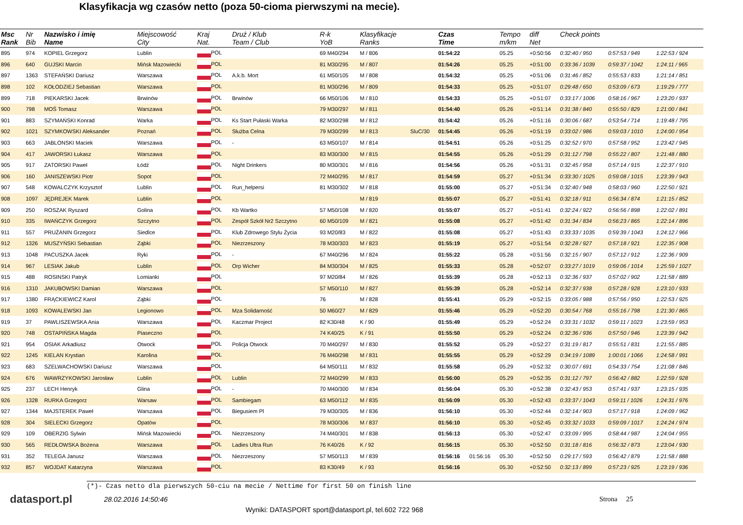Klasyfikacja wg czasów netto (poza 50-cioma pierwszymi na mecie).
| Msc Rank | Nr Bib | Nazwisko i imię Name | Miejscowość City | Kraj Nat. | Druż / Klub Team / Club | R-k YoB | Klasyfikacje Ranks | | Czas Time | | Tempo m/km | diff Net | Check points | | |
| --- | --- | --- | --- | --- | --- | --- | --- | --- | --- | --- | --- | --- | --- | --- | --- |
| 895 | 974 | KOPIEL Grzegorz | Lublin | POL | | 69 M40/294 | M / 806 | | 01:54:22 | | 05.25 | +0:50:56 | 0:32:40 / 950 | 0:57:53 / 949 | 1:22:53 / 924 |
| 896 | 640 | GUJSKI Marcin | Mińsk Mazowiecki | POL | | 81 M30/295 | M / 807 | | 01:54:26 | | 05.25 | +0:51:00 | 0:33:36 / 1039 | 0:59:37 / 1042 | 1:24:11 / 965 |
| 897 | 1363 | STEFAŃSKI Dariusz | Warszawa | POL | A.k.b. Mort | 61 M50/105 | M / 808 | | 01:54:32 | | 05.25 | +0:51:06 | 0:31:46 / 852 | 0:55:53 / 833 | 1:21:14 / 851 |
| 898 | 102 | KOŁODZIEJ Sebastian | Warszawa | POL | | 81 M30/296 | M / 809 | | 01:54:33 | | 05.25 | +0:51:07 | 0:29:48 / 650 | 0:53:09 / 673 | 1:19:29 / 777 |
| 899 | 718 | PIEKARSKI Jacek | Brwinów | POL | Brwinów | 66 M50/106 | M / 810 | | 01:54:33 | | 05.25 | +0:51:07 | 0:33:17 / 1006 | 0:58:16 / 967 | 1:23:20 / 937 |
| 900 | 798 | MOŚ Tomasz | Warszawa | POL | | 79 M30/297 | M / 811 | | 01:54:40 | | 05.26 | +0:51:14 | 0:31:38 / 840 | 0:55:50 / 829 | 1:21:00 / 841 |
| 901 | 883 | SZYMAŃSKI Konrad | Warka | POL | Ks Start Pułaski Warka | 82 M30/298 | M / 812 | | 01:54:42 | | 05.26 | +0:51:16 | 0:30:06 / 687 | 0:53:54 / 714 | 1:19:48 / 795 |
| 902 | 1021 | SZYMKOWSKI Aleksander | Poznań | POL | Służba Celna | 79 M30/299 | M / 813 | SluC/30 | 01:54:45 | | 05.26 | +0:51:19 | 0:33:02 / 986 | 0:59:03 / 1010 | 1:24:00 / 954 |
| 903 | 663 | JABLONSKI Maciek | Warszawa | POL | - | 63 M50/107 | M / 814 | | 01:54:51 | | 05.26 | +0:51:25 | 0:32:52 / 970 | 0:57:58 / 952 | 1:23:42 / 945 |
| 904 | 417 | JAWORSKI Łukasz | Warszawa | POL | | 83 M30/300 | M / 815 | | 01:54:55 | | 05.26 | +0:51:29 | 0:31:12 / 798 | 0:55:22 / 807 | 1:21:48 / 880 |
| 905 | 917 | ZATORSKI Paweł | Łódź | POL | Night Drinkers | 80 M30/301 | M / 816 | | 01:54:56 | | 05.26 | +0:51:31 | 0:32:45 / 958 | 0:57:14 / 915 | 1:22:37 / 910 |
| 906 | 160 | JANISZEWSKI Piotr | Sopot | POL | | 72 M40/295 | M / 817 | | 01:54:59 | | 05.27 | +0:51:34 | 0:33:30 / 1025 | 0:59:08 / 1015 | 1:23:39 / 943 |
| 907 | 548 | KOWALCZYK Krzysztof | Lublin | POL | Run_helpersi | 81 M30/302 | M / 818 | | 01:55:00 | | 05.27 | +0:51:34 | 0:32:40 / 948 | 0:58:03 / 960 | 1:22:50 / 921 |
| 908 | 1097 | JĘDREJEK Marek | Lublin | POL | | | M / 819 | | 01:55:07 | | 05.27 | +0:51:41 | 0:32:18 / 911 | 0:56:34 / 874 | 1:21:15 / 852 |
| 909 | 250 | ROSZAK Ryszard | Golina | POL | Kb Wartko | 57 M50/108 | M / 820 | | 01:55:07 | | 05.27 | +0:51:41 | 0:32:24 / 922 | 0:56:56 / 898 | 1:22:02 / 891 |
| 910 | 335 | IWAŃCZYK Grzegorz | Szczytno | POL | Zespół Szkół Nr2 Szczytno | 60 M50/109 | M / 821 | | 01:55:08 | | 05.27 | +0:51:42 | 0:31:34 / 834 | 0:56:23 / 865 | 1:22:14 / 896 |
| 911 | 557 | PRUŻANIN Grzegorz | Siedlce | POL | Klub Zdrowego Stylu Życia | 93 M20/83 | M / 822 | | 01:55:08 | | 05.27 | +0:51:43 | 0:33:33 / 1035 | 0:59:39 / 1043 | 1:24:12 / 966 |
| 912 | 1326 | MUSZYŃSKI Sebastian | Ząbki | POL | Niezrzeszony | 78 M30/303 | M / 823 | | 01:55:19 | | 05.27 | +0:51:54 | 0:32:28 / 927 | 0:57:18 / 921 | 1:22:35 / 908 |
| 913 | 1048 | PACUSZKA Jacek | Ryki | POL | - | 67 M40/296 | M / 824 | | 01:55:22 | | 05.28 | +0:51:56 | 0:32:15 / 907 | 0:57:12 / 912 | 1:22:36 / 909 |
| 914 | 967 | LESIAK Jakub | Lublin | POL | Orp Wicher | 84 M30/304 | M / 825 | | 01:55:33 | | 05.28 | +0:52:07 | 0:33:27 / 1019 | 0:59:06 / 1014 | 1:25:59 / 1027 |
| 915 | 488 | ROSINSKI Patryk | Lomianki | POL | | 97 M20/84 | M / 826 | | 01:55:39 | | 05.28 | +0:52:13 | 0:32:36 / 937 | 0:57:02 / 902 | 1:21:58 / 889 |
| 916 | 1310 | JAKUBOWSKI Damian | Warszawa | POL | | 57 M50/110 | M / 827 | | 01:55:39 | | 05.28 | +0:52:14 | 0:32:37 / 938 | 0:57:28 / 928 | 1:23:10 / 933 |
| 917 | 1380 | FRĄCKIEWICZ Karol | Ząbki | POL | | 76 | M / 828 | | 01:55:41 | | 05.29 | +0:52:15 | 0:33:05 / 988 | 0:57:56 / 950 | 1:22:53 / 925 |
| 918 | 1093 | KOWALEWSKI Jan | Legionowo | POL | Mza Solidarność | 50 M60/27 | M / 829 | | 01:55:46 | | 05.29 | +0:52:20 | 0:30:54 / 768 | 0:55:16 / 798 | 1:21:30 / 865 |
| 919 | 37 | PAWLISZEWSKA Ania | Warszawa | POL | Kaczmar Project | 82 K30/48 | K / 90 | | 01:55:49 | | 05.29 | +0:52:24 | 0:33:31 / 1032 | 0:59:11 / 1023 | 1:23:59 / 953 |
| 920 | 748 | OSTAPIŃSKA Magda | Piaseczno | POL | | 74 K40/25 | K / 91 | | 01:55:50 | | 05.29 | +0:52:24 | 0:32:36 / 936 | 0:57:50 / 946 | 1:23:39 / 942 |
| 921 | 954 | OSIAK Arkadiusz | Otwock | POL | Policja Otwock | 70 M40/297 | M / 830 | | 01:55:52 | | 05.29 | +0:52:27 | 0:31:19 / 817 | 0:55:51 / 831 | 1:21:55 / 885 |
| 922 | 1245 | KIELAN Krystian | Karolina | POL | | 76 M40/298 | M / 831 | | 01:55:55 | | 05.29 | +0:52:29 | 0:34:19 / 1089 | 1:00:01 / 1066 | 1:24:58 / 991 |
| 923 | 683 | SZELWACHOWSKI Dariusz | Warszawa | POL | | 64 M50/111 | M / 832 | | 01:55:58 | | 05.29 | +0:52:32 | 0:30:07 / 691 | 0:54:33 / 754 | 1:21:08 / 846 |
| 924 | 676 | WAWRZYKOWSKI Jarosław | Lublin | POL | Lublin | 72 M40/299 | M / 833 | | 01:56:00 | | 05.29 | +0:52:35 | 0:31:12 / 797 | 0:56:42 / 882 | 1:22:59 / 928 |
| 925 | 237 | LECH Henryk | Glina | POL | - | 70 M40/300 | M / 834 | | 01:56:04 | | 05.30 | +0:52:38 | 0:32:43 / 953 | 0:57:41 / 937 | 1:23:15 / 935 |
| 926 | 1328 | RURKA Grzegorz | Warsaw | POL | Sambiegam | 63 M50/112 | M / 835 | | 01:56:09 | | 05.30 | +0:52:43 | 0:33:37 / 1043 | 0:59:11 / 1026 | 1:24:31 / 976 |
| 927 | 1344 | MAJSTEREK Paweł | Warszawa | POL | Biegusiem Pl | 79 M30/305 | M / 836 | | 01:56:10 | | 05.30 | +0:52:44 | 0:32:14 / 903 | 0:57:17 / 918 | 1:24:09 / 962 |
| 928 | 304 | SIELECKI Grzegorz | Opatów | POL | | 78 M30/306 | M / 837 | | 01:56:10 | | 05.30 | +0:52:45 | 0:33:32 / 1033 | 0:59:09 / 1017 | 1:24:24 / 974 |
| 929 | 109 | OBERZIG Sylwin | Mińsk Mazowiecki | POL | Niezrzeszony | 74 M40/301 | M / 838 | | 01:56:13 | | 05.30 | +0:52:47 | 0:33:09 / 995 | 0:58:44 / 987 | 1:24:04 / 955 |
| 930 | 565 | REDŁOWSKA Bożena | Warszawa | POL | Ladies Ultra Run | 76 K40/26 | K / 92 | | 01:56:15 | | 05.30 | +0:52:50 | 0:31:18 / 816 | 0:56:32 / 873 | 1:23:04 / 930 |
| 931 | 352 | TELEGA Janusz | Warszawa | POL | Niezrzeszony | 57 M50/113 | M / 839 | | 01:56:16 | 01:56:16 | 05.30 | +0:52:50 | 0:29:17 / 593 | 0:56:42 / 879 | 1:21:58 / 888 |
| 932 | 857 | WOJDAT Katarzyna | Warszawa | POL | | 83 K30/49 | K / 93 | | 01:56:16 | | 05.30 | +0:52:50 | 0:32:13 / 899 | 0:57:23 / 925 | 1:23:19 / 936 |
(*)- Czas netto dla pierwszych 50-ciu na mecie / Nettime for first 50 on finish line
datasport.pl
28.02.2016 14:50:46 Strona 25
Wyniki: DATASPORT sport@datasport.pl, tel.602 722 968